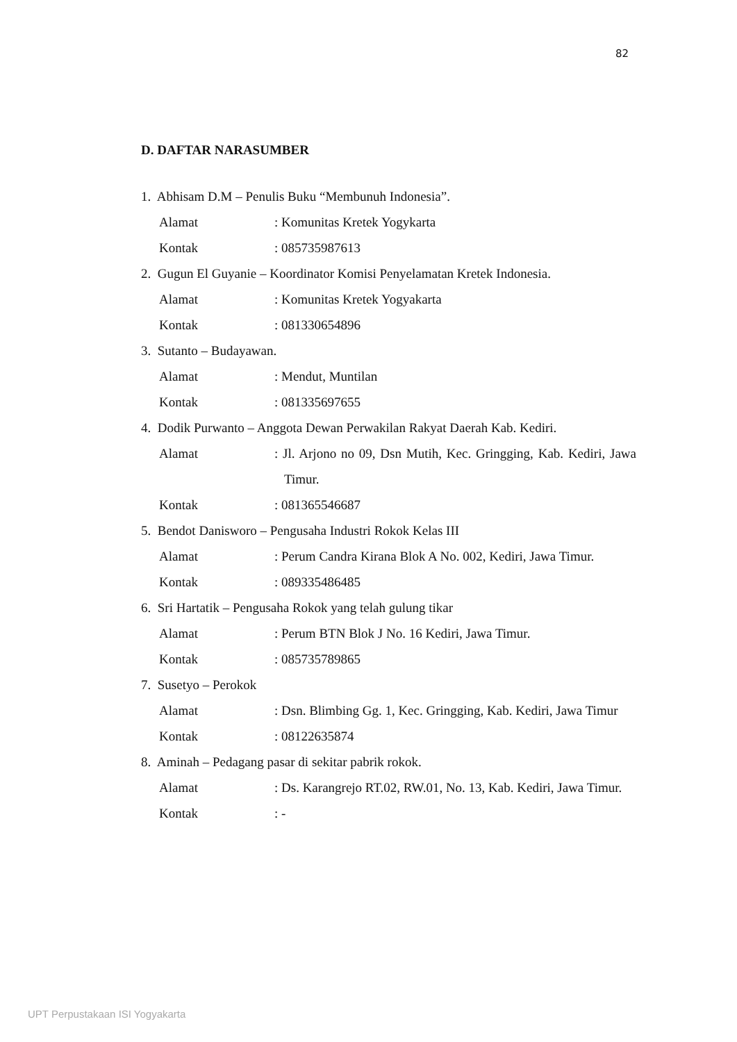82
D. DAFTAR NARASUMBER
1. Abhisam D.M – Penulis Buku “Membunuh Indonesia”.
Alamat : Komunitas Kretek Yogykarta
Kontak : 085735987613
2. Gugun El Guyanie – Koordinator Komisi Penyelamatan Kretek Indonesia.
Alamat : Komunitas Kretek Yogyakarta
Kontak : 081330654896
3. Sutanto – Budayawan.
Alamat : Mendut, Muntilan
Kontak : 081335697655
4. Dodik Purwanto – Anggota Dewan Perwakilan Rakyat Daerah Kab. Kediri.
Alamat : Jl. Arjono no 09, Dsn Mutih, Kec. Gringging, Kab. Kediri, Jawa Timur.
Kontak : 081365546687
5. Bendot Danisworo – Pengusaha Industri Rokok Kelas III
Alamat : Perum Candra Kirana Blok A No. 002, Kediri, Jawa Timur.
Kontak : 089335486485
6. Sri Hartatik – Pengusaha Rokok yang telah gulung tikar
Alamat : Perum BTN Blok J No. 16 Kediri, Jawa Timur.
Kontak : 085735789865
7. Susetyo – Perokok
Alamat : Dsn. Blimbing Gg. 1, Kec. Gringging, Kab. Kediri, Jawa Timur
Kontak : 08122635874
8. Aminah – Pedagang pasar di sekitar pabrik rokok.
Alamat : Ds. Karangrejo RT.02, RW.01, No. 13, Kab. Kediri, Jawa Timur.
Kontak : -
UPT Perpustakaan ISI Yogyakarta